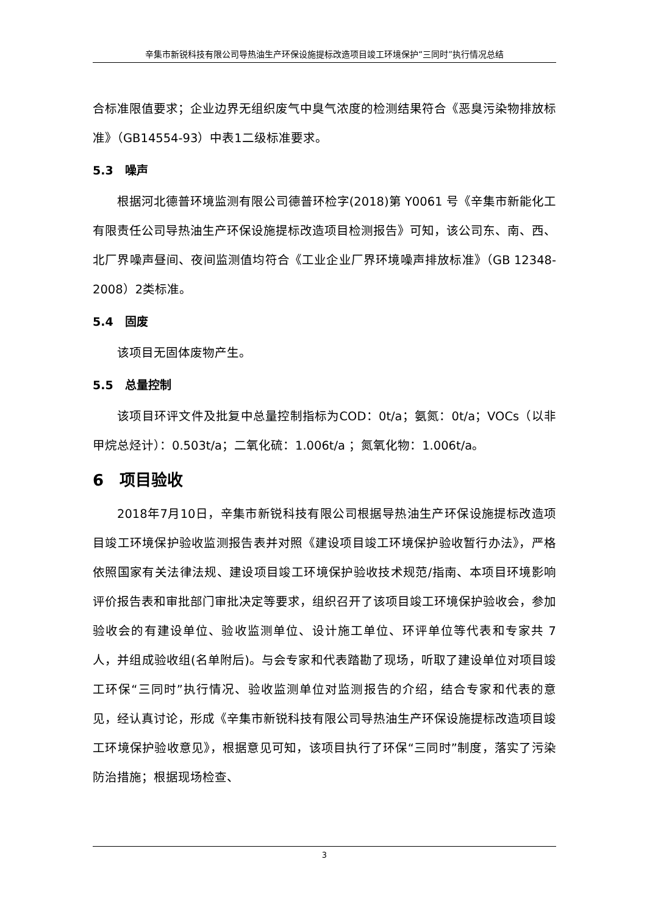辛集市新锐科技有限公司导热油生产环保设施提标改造项目竣工环境保护“三同时”执行情况总结
合标准限值要求；企业边界无组织废气中臭气浓度的检测结果符合《恶臭污染物排放标准》（GB14554-93）中表1二级标准要求。
5.3　噪声
根据河北德普环境监测有限公司德普环检字(2018)第 Y0061 号《辛集市新能化工有限责任公司导热油生产环保设施提标改造项目检测报告》可知，该公司东、南、西、北厂界噪声昼间、夜间监测值均符合《工业企业厂界环境噪声排放标准》（GB 12348-2008）2类标准。
5.4　固废
该项目无固体废物产生。
5.5　总量控制
该项目环评文件及批复中总量控制指标为COD：0t/a；氨氮：0t/a；VOCs（以非甲烷总烃计）：0.503t/a；二氧化硫：1.006t/a ；氮氧化物：1.006t/a。
6　项目验收
2018年7月10日，辛集市新锐科技有限公司根据导热油生产环保设施提标改造项目竣工环境保护验收监测报告表并对照《建设项目竣工环境保护验收暂行办法》，严格依照国家有关法律法规、建设项目竣工环境保护验收技术规范/指南、本项目环境影响评价报告表和审批部门审批决定等要求，组织召开了该项目竣工环境保护验收会，参加验收会的有建设单位、验收监测单位、设计施工单位、环评单位等代表和专家共 7 人，并组成验收组(名单附后)。与会专家和代表踏勘了现场，听取了建设单位对项目竣工环保“三同时”执行情况、验收监测单位对监测报告的介绍，结合专家和代表的意见，经认真讨论，形成《辛集市新锐科技有限公司导热油生产环保设施提标改造项目竣工环境保护验收意见》，根据意见可知，该项目执行了环保“三同时”制度，落实了污染防治措施；根据现场检查、
3